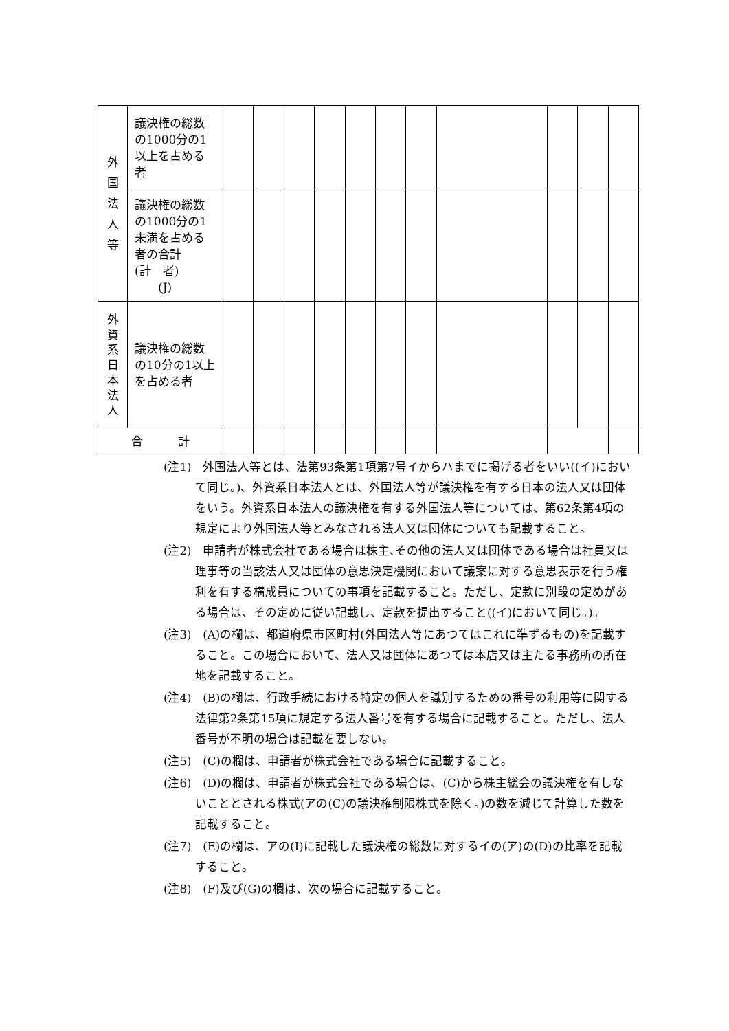| 外 国 法 人 等 | 議決権の総数の1000分の1以上を占める者 | | | | | | | | | | | |
| | 議決権の総数の1000分の1未満を占める者の合計 (計 者) (J) | | | | | | | | | | | |
| 外 資 系 日 本 法 人 | 議決権の総数の10分の1以上を占める者 | | | | | | | | | | | |
| 合 計 | | | | | | | | | | | | |
(注1)　外国法人等とは、法第93条第1項第7号イからハまでに掲げる者をいい((イ)において同じ。)、外資系日本法人とは、外国法人等が議決権を有する日本の法人又は団体をいう。外資系日本法人の議決権を有する外国法人等については、第62条第4項の規定により外国法人等とみなされる法人又は団体についても記載すること。
(注2)　申請者が株式会社である場合は株主､その他の法人又は団体である場合は社員又は理事等の当該法人又は団体の意思決定機関において議案に対する意思表示を行う権利を有する構成員についての事項を記載すること。ただし、定款に別段の定めがある場合は、その定めに従い記載し、定款を提出すること((イ)において同じ。)。
(注3)　(A)の欄は、都道府県市区町村(外国法人等にあつてはこれに準ずるもの)を記載すること。この場合において、法人又は団体にあつては本店又は主たる事務所の所在地を記載すること。
(注4)　(B)の欄は、行政手続における特定の個人を識別するための番号の利用等に関する法律第2条第15項に規定する法人番号を有する場合に記載すること。ただし、法人番号が不明の場合は記載を要しない。
(注5)　(C)の欄は、申請者が株式会社である場合に記載すること。
(注6)　(D)の欄は、申請者が株式会社である場合は、(C)から株主総会の議決権を有しないこととされる株式(アの(C)の議決権制限株式を除く。)の数を減じて計算した数を記載すること。
(注7)　(E)の欄は、アの(I)に記載した議決権の総数に対するイの(ア)の(D)の比率を記載すること。
(注8)　(F)及び(G)の欄は、次の場合に記載すること。